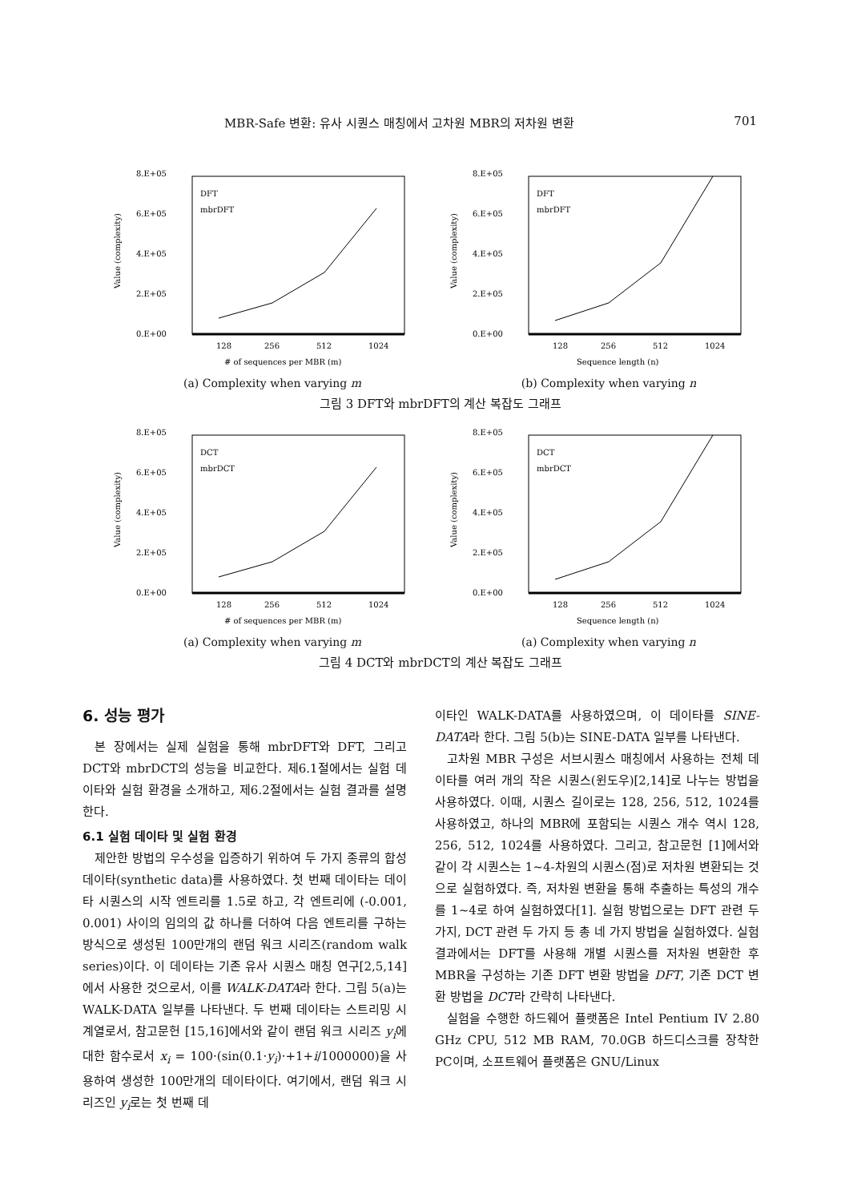MBR-Safe 변환: 유사 시퀀스 매칭에서 고차원 MBR의 저차원 변환 701
8.E+05
6.E+05
4.E+05
2.E+05
0.E+00
128
256
512
1024
# of sequences per MBR (m)
DFT
mbrDFT
Value (complexity)
8.E+05
6.E+05
4.E+05
2.E+05
0.E+00
128
256
512
1024
Sequence length (n)
DFT
mbrDFT
Value (complexity)
(a) Complexity when varying m (b) Complexity when varying n
그림 3 DFT와 mbrDFT의 계산 복잡도 그래프
8.E+05
6.E+05
4.E+05
2.E+05
0.E+00
128
256
512
1024
# of sequences per MBR (m)
DCT
mbrDCT
Value (complexity)
8.E+05
6.E+05
4.E+05
2.E+05
0.E+00
128
256
512
1024
Sequence length (n)
DCT
mbrDCT
Value (complexity)
(a) Complexity when varying m (a) Complexity when varying n
그림 4 DCT와 mbrDCT의 계산 복잡도 그래프
6. 성능 평가
본 장에서는 실제 실험을 통해 mbrDFT와 DFT, 그리고 DCT와 mbrDCT의 성능을 비교한다. 제6.1절에서는 실험 데이타와 실험 환경을 소개하고, 제6.2절에서는 실험 결과를 설명한다.
6.1 실험 데이타 및 실험 환경
제안한 방법의 우수성을 입증하기 위하여 두 가지 종류의 합성 데이타(synthetic data)를 사용하였다. 첫 번째 데이타는 데이타 시퀀스의 시작 엔트리를 1.5로 하고, 각 엔트리에 (-0.001, 0.001) 사이의 임의의 값 하나를 더하여 다음 엔트리를 구하는 방식으로 생성된 100만개의 랜덤 워크 시리즈(random walk series)이다. 이 데이타는 기존 유사 시퀀스 매칭 연구[2,5,14]에서 사용한 것으로서, 이를 WALK-DATA라 한다. 그림 5(a)는 WALK-DATA 일부를 나타낸다. 두 번째 데이타는 스트리밍 시계열로서, 참고문헌 [15,16]에서와 같이 랜덤 워크 시리즈 y<sub>i</sub>에 대한 함수로서 x<sub>i</sub> = 100·(sin(0.1·y<sub>i</sub>)·+1+i/1000000)을 사용하여 생성한 100만개의 데이타이다. 여기에서, 랜덤 워크 시리즈인 y<sub>i</sub>로는 첫 번째 데
이타인 WALK-DATA를 사용하였으며, 이 데이타를 SINE-DATA라 한다. 그림 5(b)는 SINE-DATA 일부를 나타낸다.
고차원 MBR 구성은 서브시퀀스 매칭에서 사용하는 전체 데이타를 여러 개의 작은 시퀀스(윈도우)[2,14]로 나누는 방법을 사용하였다. 이때, 시퀀스 길이로는 128, 256, 512, 1024를 사용하였고, 하나의 MBR에 포함되는 시퀀스 개수 역시 128, 256, 512, 1024를 사용하였다. 그리고, 참고문헌 [1]에서와 같이 각 시퀀스는 1~4-차원의 시퀀스(점)로 저차원 변환되는 것으로 실험하였다. 즉, 저차원 변환을 통해 추출하는 특성의 개수를 1~4로 하여 실험하였다[1]. 실험 방법으로는 DFT 관련 두 가지, DCT 관련 두 가지 등 총 네 가지 방법을 실험하였다. 실험 결과에서는 DFT를 사용해 개별 시퀀스를 저차원 변환한 후 MBR을 구성하는 기존 DFT 변환 방법을 DFT, 기존 DCT 변환 방법을 DCT라 간략히 나타낸다.
실험을 수행한 하드웨어 플랫폼은 Intel Pentium IV 2.80 GHz CPU, 512 MB RAM, 70.0GB 하드디스크를 장착한 PC이며, 소프트웨어 플랫폼은 GNU/Linux